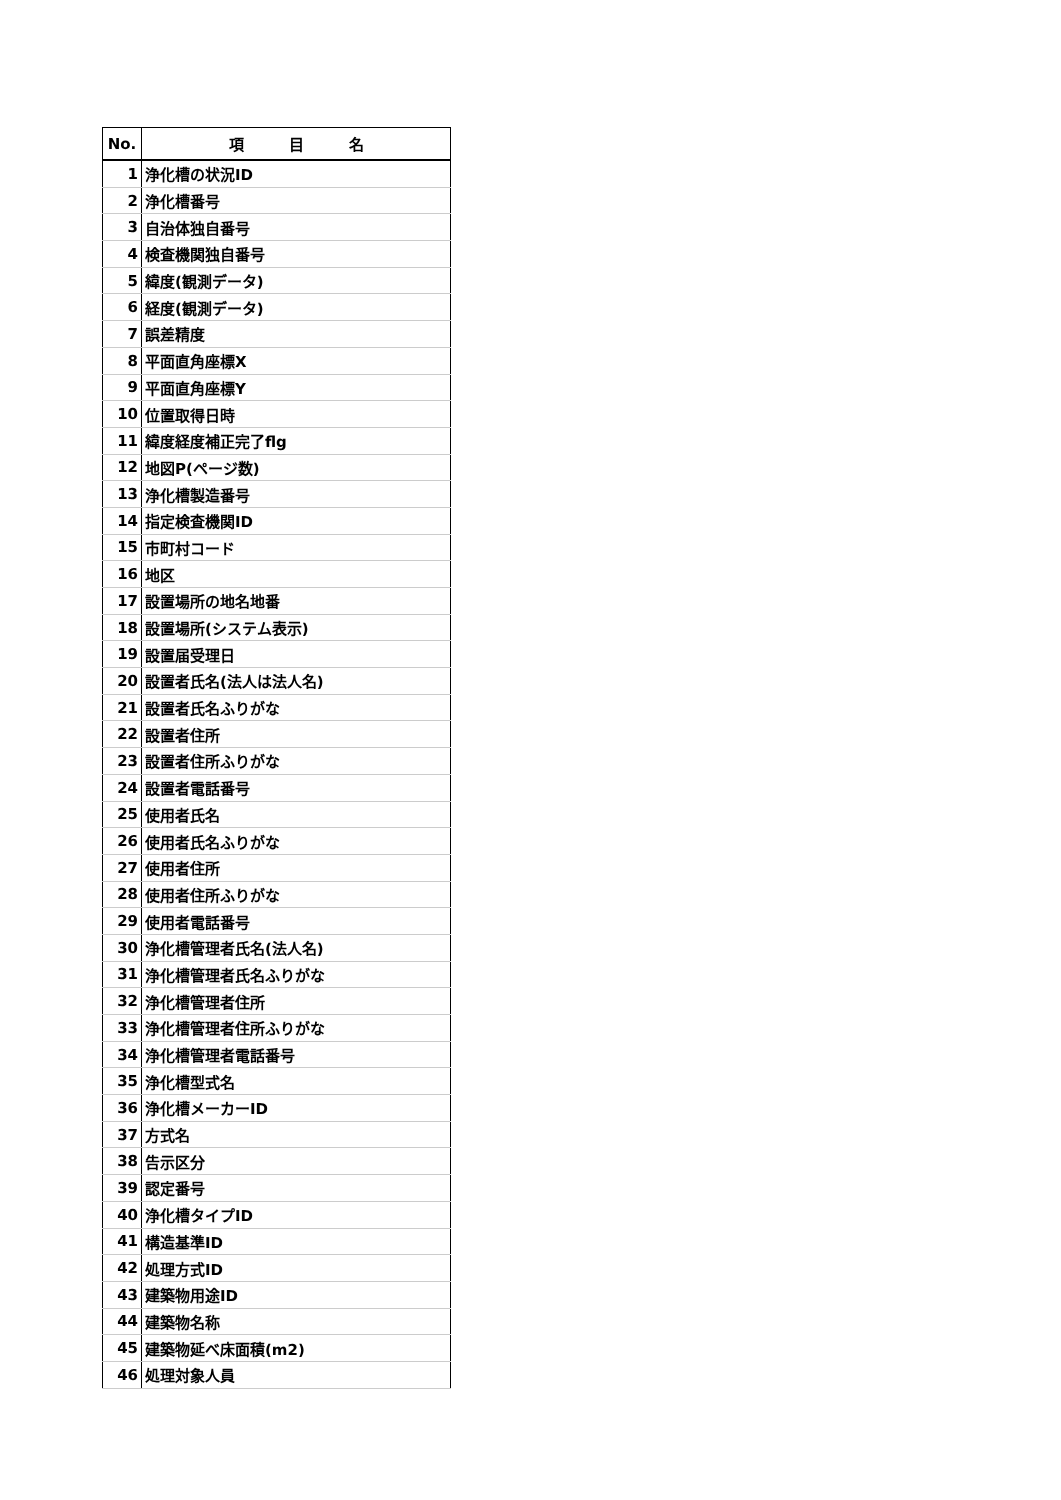| No. | 項 目 名 |
| --- | --- |
| 1 | 浄化槽の状況ID |
| 2 | 浄化槽番号 |
| 3 | 自治体独自番号 |
| 4 | 検査機関独自番号 |
| 5 | 緯度(観測データ) |
| 6 | 経度(観測データ) |
| 7 | 誤差精度 |
| 8 | 平面直角座標X |
| 9 | 平面直角座標Y |
| 10 | 位置取得日時 |
| 11 | 緯度経度補正完了flg |
| 12 | 地図P(ページ数) |
| 13 | 浄化槽製造番号 |
| 14 | 指定検査機関ID |
| 15 | 市町村コード |
| 16 | 地区 |
| 17 | 設置場所の地名地番 |
| 18 | 設置場所(システム表示) |
| 19 | 設置届受理日 |
| 20 | 設置者氏名(法人は法人名) |
| 21 | 設置者氏名ふりがな |
| 22 | 設置者住所 |
| 23 | 設置者住所ふりがな |
| 24 | 設置者電話番号 |
| 25 | 使用者氏名 |
| 26 | 使用者氏名ふりがな |
| 27 | 使用者住所 |
| 28 | 使用者住所ふりがな |
| 29 | 使用者電話番号 |
| 30 | 浄化槽管理者氏名(法人名) |
| 31 | 浄化槽管理者氏名ふりがな |
| 32 | 浄化槽管理者住所 |
| 33 | 浄化槽管理者住所ふりがな |
| 34 | 浄化槽管理者電話番号 |
| 35 | 浄化槽型式名 |
| 36 | 浄化槽メーカーID |
| 37 | 方式名 |
| 38 | 告示区分 |
| 39 | 認定番号 |
| 40 | 浄化槽タイプID |
| 41 | 構造基準ID |
| 42 | 処理方式ID |
| 43 | 建築物用途ID |
| 44 | 建築物名称 |
| 45 | 建築物延べ床面積(m2) |
| 46 | 処理対象人員 |